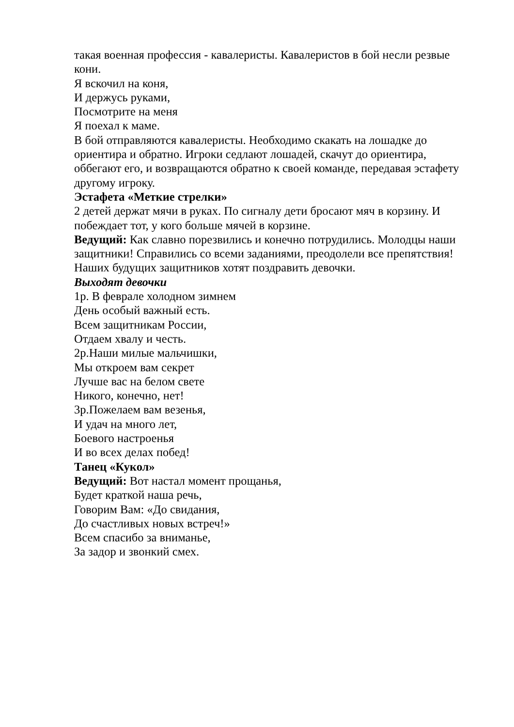такая военная профессия - кавалеристы. Кавалеристов в бой несли резвые кони.
Я вскочил на коня,
И держусь руками,
Посмотрите на меня
Я поехал к маме.
В бой отправляются кавалеристы. Необходимо скакать на лошадке до ориентира и обратно. Игроки седлают лошадей, скачут до ориентира, оббегают его, и возвращаются обратно к своей команде, передавая эстафету другому игроку.
Эстафета «Меткие стрелки»
2 детей держат мячи в руках. По сигналу дети бросают мяч в корзину. И побеждает тот, у кого больше мячей в корзине.
Ведущий: Как славно порезвились и конечно потрудились. Молодцы наши защитники! Справились со всеми заданиями, преодолели все препятствия! Наших будущих защитников хотят поздравить девочки.
Выходят девочки
1р. В феврале холодном зимнем
День особый важный есть.
Всем защитникам России,
Отдаем хвалу и честь.
2р.Наши милые мальчишки,
Мы откроем вам секрет
Лучше вас на белом свете
Никого, конечно, нет!
3р.Пожелаем вам везенья,
И удач на много лет,
Боевого настроенья
И во всех делах побед!
Танец «Кукол»
Ведущий: Вот настал момент прощанья,
Будет краткой наша речь,
Говорим Вам: «До свидания,
До счастливых новых встреч!»
Всем спасибо за вниманье,
За задор и звонкий смех.